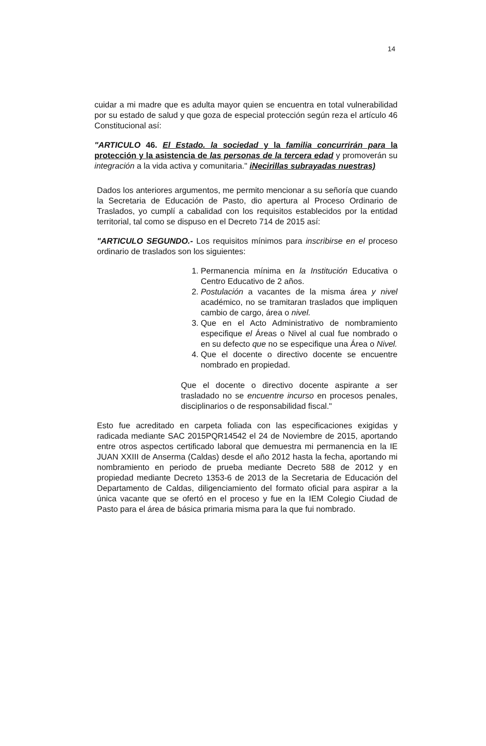14
cuidar a mi madre que es adulta mayor quien se encuentra en total vulnerabilidad por su estado de salud y que goza de especial protección según reza el artículo 46 Constitucional así:
"ARTICULO 46. El Estado. la sociedad y la familia concurrirán para la protección y la asistencia de las personas de la tercera edad y promoverán su integración a la vida activa y comunitaria." iNecirillas subrayadas nuestras)
Dados los anteriores argumentos, me permito mencionar a su señoría que cuando la Secretaria de Educación de Pasto, dio apertura al Proceso Ordinario de Traslados, yo cumplí a cabalidad con los requisitos establecidos por la entidad territorial, tal como se dispuso en el Decreto 714 de 2015 así:
"ARTICULO SEGUNDO.- Los requisitos mínimos para inscribirse en el proceso ordinario de traslados son los siguientes:
1. Permanencia mínima en la Institución Educativa o Centro Educativo de 2 años.
2. Postulación a vacantes de la misma área y nivel académico, no se tramitaran traslados que impliquen cambio de cargo, área o nivel.
3. Que en el Acto Administrativo de nombramiento especifique el Áreas o Nivel al cual fue nombrado o en su defecto que no se especifique una Área o Nivel.
4. Que el docente o directivo docente se encuentre nombrado en propiedad.
Que el docente o directivo docente aspirante a ser trasladado no se encuentre incurso en procesos penales, disciplinarios o de responsabilidad fiscal."
Esto fue acreditado en carpeta foliada con las especificaciones exigidas y radicada mediante SAC 2015PQR14542 el 24 de Noviembre de 2015, aportando entre otros aspectos certificado laboral que demuestra mi permanencia en la IE JUAN XXIII de Anserma (Caldas) desde el año 2012 hasta la fecha, aportando mi nombramiento en periodo de prueba mediante Decreto 588 de 2012 y en propiedad mediante Decreto 1353-6 de 2013 de la Secretaria de Educación del Departamento de Caldas, diligenciamiento del formato oficial para aspirar a la única vacante que se ofertó en el proceso y fue en la IEM Colegio Ciudad de Pasto para el área de básica primaria misma para la que fui nombrado.